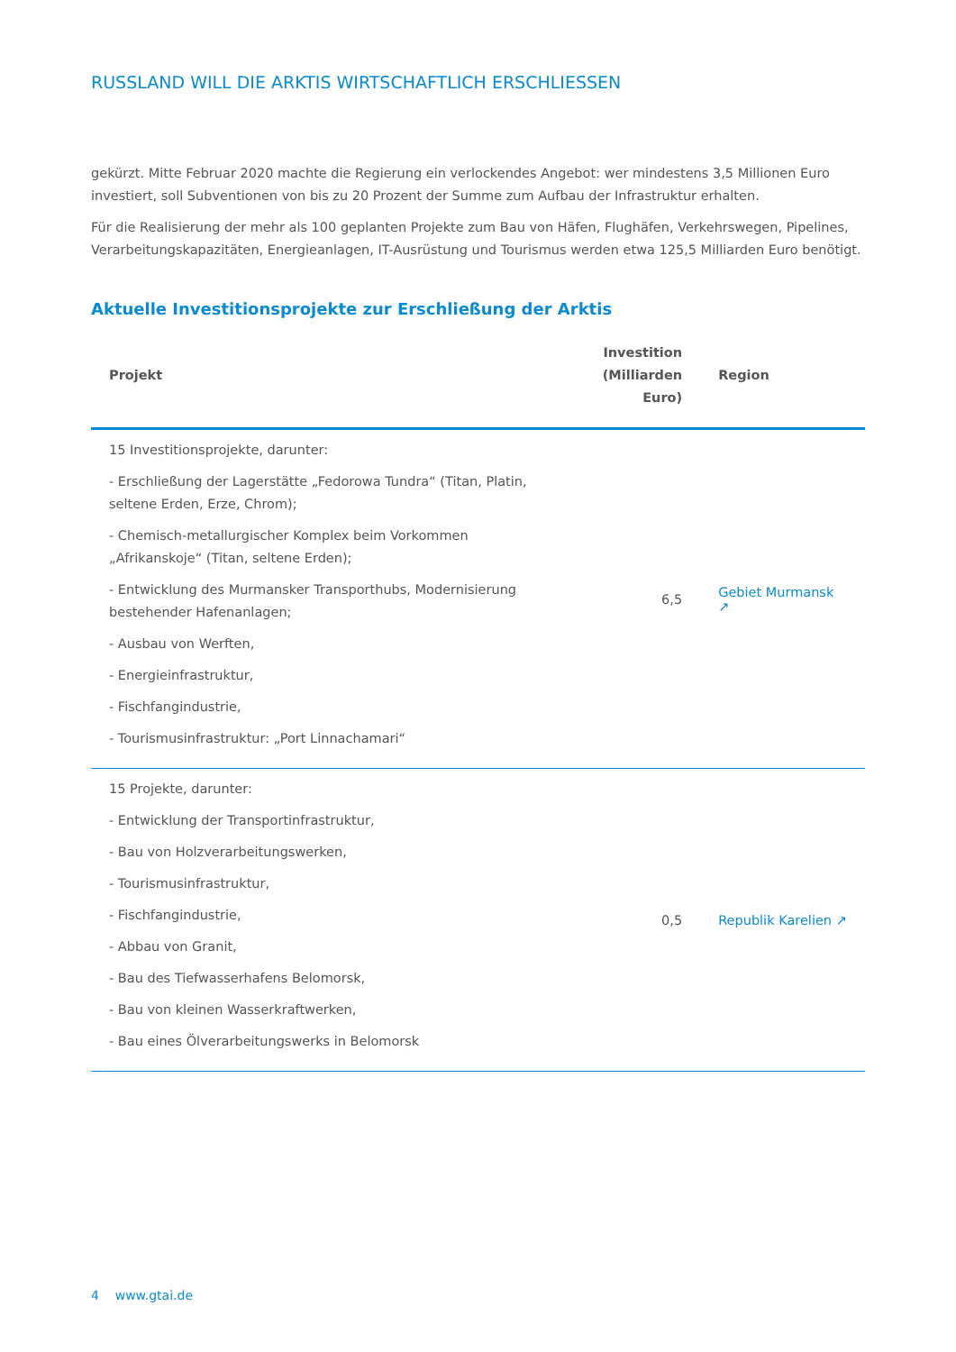RUSSLAND WILL DIE ARKTIS WIRTSCHAFTLICH ERSCHLIESSEN
gekürzt. Mitte Februar 2020 machte die Regierung ein verlockendes Angebot: wer mindestens 3,5 Millionen Euro investiert, soll Subventionen von bis zu 20 Prozent der Summe zum Aufbau der Infrastruktur erhalten.
Für die Realisierung der mehr als 100 geplanten Projekte zum Bau von Häfen, Flughäfen, Verkehrswegen, Pipelines, Verarbeitungskapazitäten, Energieanlagen, IT-Ausrüstung und Tourismus werden etwa 125,5 Milliarden Euro benötigt.
Aktuelle Investitionsprojekte zur Erschließung der Arktis
| Projekt | Investition (Milliarden Euro) | Region |
| --- | --- | --- |
| 15 Investitionsprojekte, darunter: - Erschließung der Lagerstätte „Fedorowa Tundra“ (Titan, Platin, seltene Erden, Erze, Chrom); - Chemisch-metallurgischer Komplex beim Vorkommen „Afrikanskoje“ (Titan, seltene Erden); - Entwicklung des Murmansker Transporthubs, Modernisierung bestehender Hafenanlagen; - Ausbau von Werften, - Energieinfrastruktur, - Fischfangindustrie, - Tourismusinfrastruktur: „Port Linnachamari“ | 6,5 | Gebiet Murmansk ↗ |
| 15 Projekte, darunter: - Entwicklung der Transportinfrastruktur, - Bau von Holzverarbeitungswerken, - Tourismusinfrastruktur, - Fischfangindustrie, - Abbau von Granit, - Bau des Tiefwasserhafens Belomorsk, - Bau von kleinen Wasserkraftwerken, - Bau eines Ölverarbeitungswerks in Belomorsk | 0,5 | Republik Karelien ↗ |
4 www.gtai.de